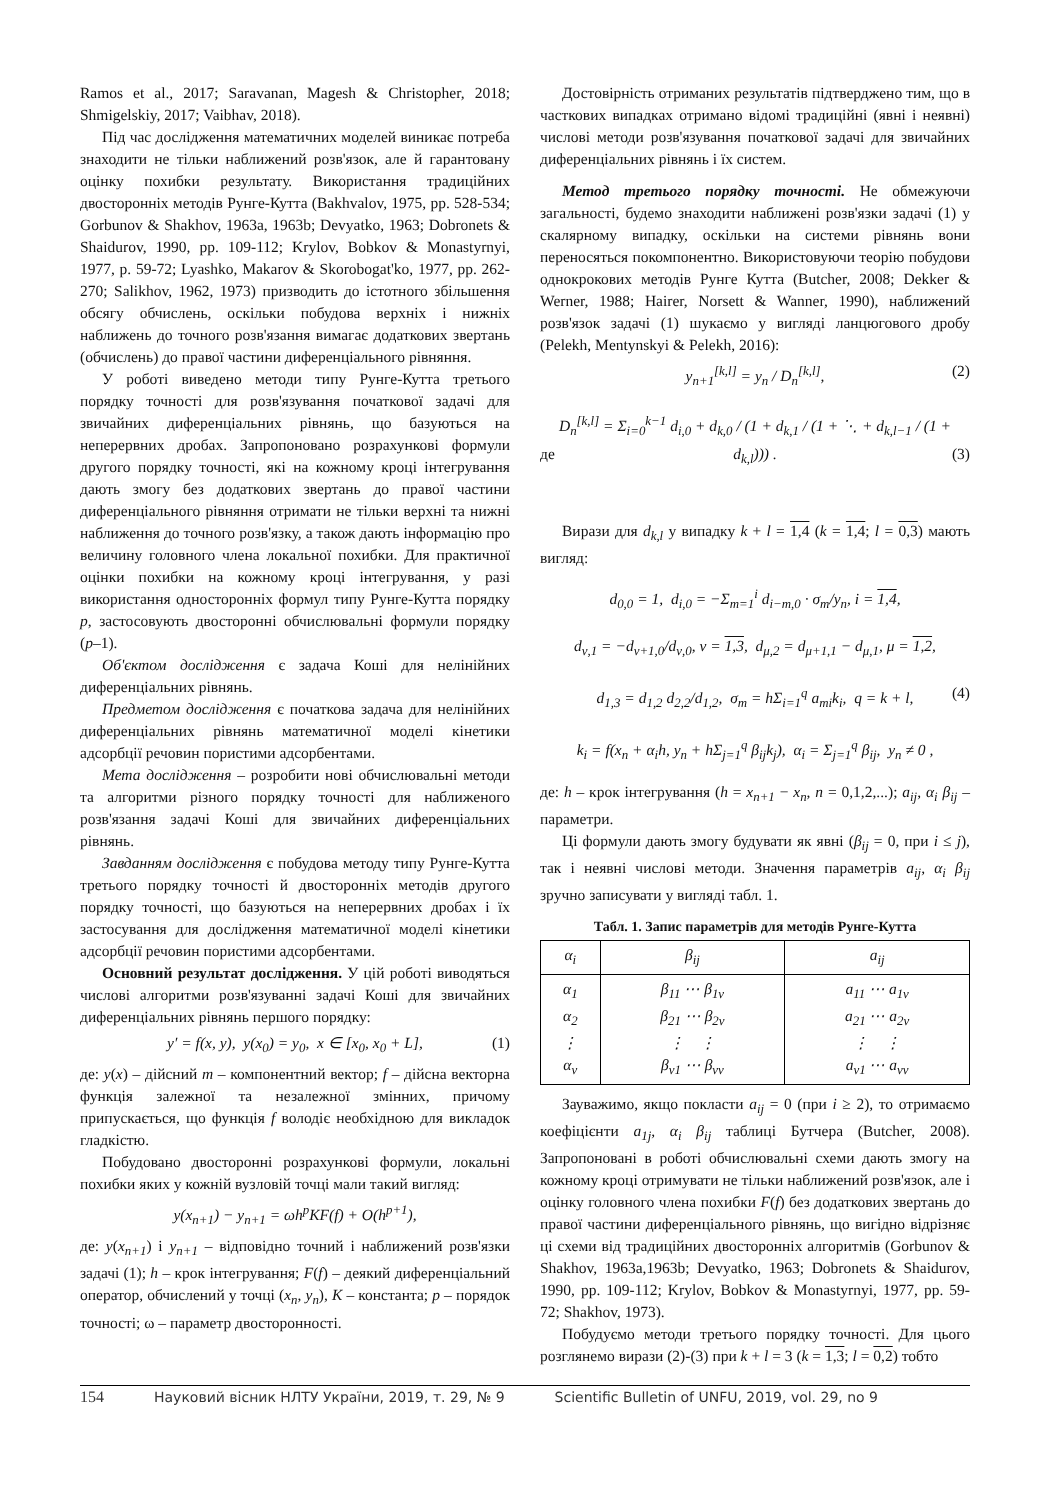Ramos et al., 2017; Saravanan, Magesh & Christopher, 2018; Shmigelskiy, 2017; Vaibhav, 2018).
Під час дослідження математичних моделей виникає потреба знаходити не тільки наближений розв'язок, але й гарантовану оцінку похибки результату. Використання традиційних двосторонніх методів Рунге-Кутта (Bakhvalov, 1975, pp. 528-534; Gorbunov & Shakhov, 1963a, 1963b; Devyatko, 1963; Dobronets & Shaidurov, 1990, pp. 109-112; Krylov, Bobkov & Monastyrnyi, 1977, p. 59-72; Lyashko, Makarov & Skorobogat'ko, 1977, pp. 262-270; Salikhov, 1962, 1973) призводить до істотного збільшення обсягу обчислень, оскільки побудова верхніх і нижніх наближень до точного розв'язання вимагає додаткових звертань (обчислень) до правої частини диференціального рівняння.
У роботі виведено методи типу Рунге-Кутта третього порядку точності для розв'язування початкової задачі для звичайних диференціальних рівнянь, що базуються на неперервних дробах. Запропоновано розрахункові формули другого порядку точності, які на кожному кроці інтегрування дають змогу без додаткових звертань до правої частини диференціального рівняння отримати не тільки верхні та нижні наближення до точного розв'язку, а також дають інформацію про величину головного члена локальної похибки. Для практичної оцінки похибки на кожному кроці інтегрування, у разі використання односторонніх формул типу Рунге-Кутта порядку p, застосовують двосторонні обчислювальні формули порядку (p–1).
Об'єктом дослідження є задача Коші для нелінійних диференціальних рівнянь.
Предметом дослідження є початкова задача для нелінійних диференціальних рівнянь математичної моделі кінетики адсорбції речовин пористими адсорбентами.
Мета дослідження – розробити нові обчислювальні методи та алгоритми різного порядку точності для наближеного розв'язання задачі Коші для звичайних диференціальних рівнянь.
Завданням дослідження є побудова методу типу Рунге-Кутта третього порядку точності й двосторонніх методів другого порядку точності, що базуються на неперервних дробах і їх застосування для дослідження математичної моделі кінетики адсорбції речовин пористими адсорбентами.
Основний результат дослідження. У цій роботі виводяться числові алгоритми розв'язуванні задачі Коші для звичайних диференціальних рівнянь першого порядку:
y′ = f(x, y), y(x<sub>0</sub>) = y<sub>0</sub>, x ∈ [x<sub>0</sub>, x<sub>0</sub> + L], (1)
де: y(x) – дійсний m – компонентний вектор; f – дійсна векторна функція залежної та незалежної змінних, причому припускається, що функція f володіє необхідною для викладок гладкістю.
Побудовано двосторонні розрахункові формули, локальні похибки яких у кожній вузловій точці мали такий вигляд:
y(x<sub>n+1</sub>) − y<sub>n+1</sub> = ωh<sup>p</sup>KF(f) + O(h<sup>p+1</sup>),
де: y(x<sub>n+1</sub>) і y<sub>n+1</sub> – відповідно точний і наближений розв'язки задачі (1); h – крок інтегрування; F(f) – деякий диференціальний оператор, обчислений у точці (x<sub>n</sub>, y<sub>n</sub>), K – константа; p – порядок точності; ω – параметр двосторонності.
Достовірність отриманих результатів підтверджено тим, що в часткових випадках отримано відомі традиційні (явні і неявні) числові методи розв'язування початкової задачі для звичайних диференціальних рівнянь і їх систем.
Метод третього порядку точності. Не обмежуючи загальності, будемо знаходити наближені розв'язки задачі (1) у скалярному випадку, оскільки на системи рівнянь вони переносяться покомпонентно. Використовуючи теорію побудови однокрокових методів Рунге Кутта (Butcher, 2008; Dekker & Werner, 1988; Hairer, Norsett & Wanner, 1990), наближений розв'язок задачі (1) шукаємо у вигляді ланцюгового дробу (Pelekh, Mentynskyi & Pelekh, 2016):
y<sub>n+1</sub><sup>[k,l]</sup> = y<sub>n</sub> / D<sub>n</sub><sup>[k,l]</sup>, (2)
D<sub>n</sub><sup>[k,l]</sup> = Σ<sub>i=0</sub><sup>k−1</sup> d<sub>i,0</sub> + d<sub>k,0</sub> / (1 + d<sub>k,1</sub> / (1 + ⋱ + d<sub>k,l−1</sub> / (1 + d<sub>k,l</sub>))) . (3) де
Вирази для d<sub>k,l</sub> у випадку k + l = 1,4 (k = 1,4; l = 0,3) мають вигляд:
d<sub>0,0</sub> = 1, d<sub>i,0</sub> = −Σ<sub>m=1</sub><sup>i</sup> d<sub>i−m,0</sub> · σ<sub>m</sub>/y<sub>n</sub>, i = 1,4,
d<sub>ν,1</sub> = −d<sub>ν+1,0</sub>/d<sub>ν,0</sub>, ν = 1,3, d<sub>μ,2</sub> = d<sub>μ+1,1</sub> − d<sub>μ,1</sub>, μ = 1,2,
d<sub>1,3</sub> = d<sub>1,2</sub> d<sub>2,2</sub>/d<sub>1,2</sub>, σ<sub>m</sub> = hΣ<sub>i=1</sub><sup>q</sup> a<sub>mi</sub>k<sub>i</sub>, q = k + l, (4)
k<sub>i</sub> = f(x<sub>n</sub> + α<sub>i</sub>h, y<sub>n</sub> + hΣ<sub>j=1</sub><sup>q</sup> β<sub>ij</sub>k<sub>j</sub>), α<sub>i</sub> = Σ<sub>j=1</sub><sup>q</sup> β<sub>ij</sub>, y<sub>n</sub> ≠ 0 ,
де: h – крок інтегрування (h = x<sub>n+1</sub> − x<sub>n</sub>, n = 0,1,2,...); a<sub>ij</sub>, α<sub>i</sub> β<sub>ij</sub> – параметри.
Ці формули дають змогу будувати як явні (β<sub>ij</sub> = 0, при i ≤ j), так і неявні числові методи. Значення параметрів a<sub>ij</sub>, α<sub>i</sub> β<sub>ij</sub> зручно записувати у вигляді табл. 1.
Табл. 1. Запис параметрів для методів Рунге-Кутта
| α<sub>i</sub> | β<sub>ij</sub> | a<sub>ij</sub> |
| --- | --- | --- |
| α<sub>1</sub> α<sub>2</sub> ⋮ α<sub>ν</sub> | β<sub>11</sub> ⋯ β<sub>1ν</sub> β<sub>21</sub> ⋯ β<sub>2ν</sub> ⋮ ⋮ β<sub>ν1</sub> ⋯ β<sub>νν</sub> | a<sub>11</sub> ⋯ a<sub>1ν</sub> a<sub>21</sub> ⋯ a<sub>2ν</sub> ⋮ ⋮ a<sub>ν1</sub> ⋯ a<sub>νν</sub> |
Зауважимо, якщо покласти a<sub>ij</sub> = 0 (при i ≥ 2), то отримаємо коефіцієнти a<sub>1j</sub>, α<sub>i</sub> β<sub>ij</sub> таблиці Бутчера (Butcher, 2008). Запропоновані в роботі обчислювальні схеми дають змогу на кожному кроці отримувати не тільки наближений розв'язок, але і оцінку головного члена похибки F(f) без додаткових звертань до правої частини диференціального рівнянь, що вигідно відрізняє ці схеми від традиційних двосторонніх алгоритмів (Gorbunov & Shakhov, 1963a,1963b; Devyatko, 1963; Dobronets & Shaidurov, 1990, pp. 109-112; Krylov, Bobkov & Monastyrnyi, 1977, pp. 59-72; Shakhov, 1973).
Побудуємо методи третього порядку точності. Для цього розглянемо вирази (2)-(3) при k + l = 3 (k = 1,3; l = 0,2) тобто
154 Науковий вісник НЛТУ України, 2019, т. 29, № 9 Scientific Bulletin of UNFU, 2019, vol. 29, no 9